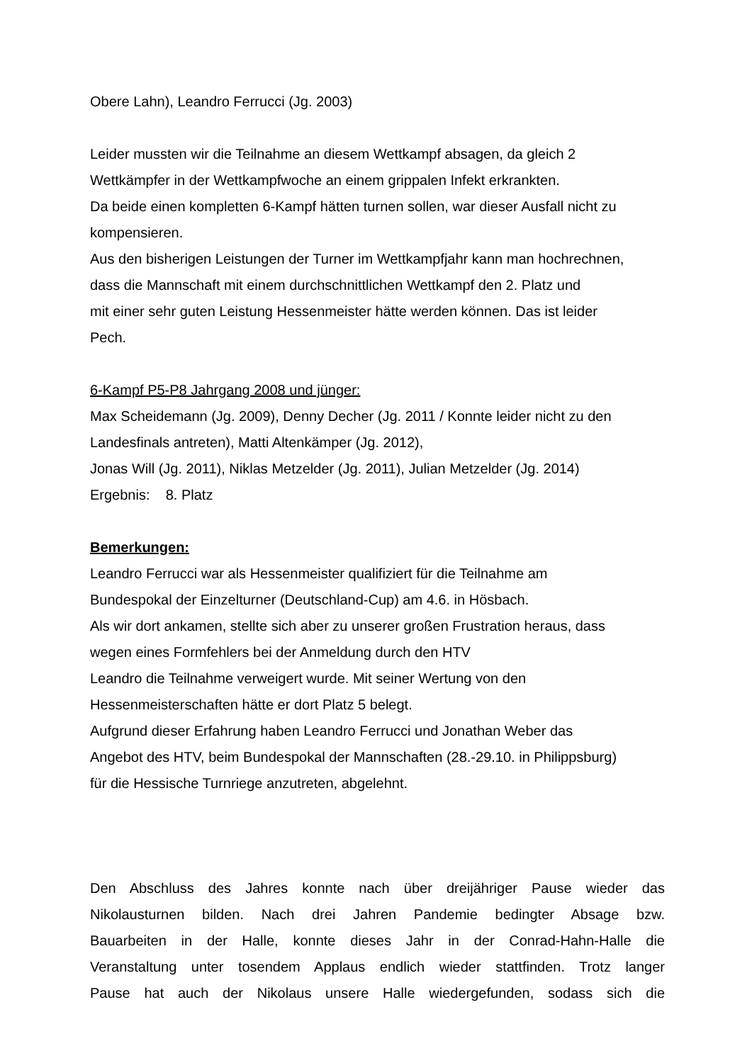Obere Lahn), Leandro Ferrucci (Jg. 2003)
Leider mussten wir die Teilnahme an diesem Wettkampf absagen, da gleich 2
Wettkämpfer in der Wettkampfwoche an einem grippalen Infekt erkrankten.
Da beide einen kompletten 6-Kampf hätten turnen sollen, war dieser Ausfall nicht zu
kompensieren.
Aus den bisherigen Leistungen der Turner im Wettkampfjahr kann man hochrechnen,
dass die Mannschaft mit einem durchschnittlichen Wettkampf den 2. Platz und
mit einer sehr guten Leistung Hessenmeister hätte werden können. Das ist leider
Pech.
6-Kampf P5-P8 Jahrgang 2008 und jünger:
Max Scheidemann (Jg. 2009), Denny Decher (Jg. 2011 / Konnte leider nicht zu den
Landesfinals antreten), Matti Altenkämper (Jg. 2012),
Jonas Will (Jg. 2011), Niklas Metzelder (Jg. 2011), Julian Metzelder (Jg. 2014)
Ergebnis: 8. Platz
Bemerkungen:
Leandro Ferrucci war als Hessenmeister qualifiziert für die Teilnahme am
Bundespokal der Einzelturner (Deutschland-Cup) am 4.6. in Hösbach.
Als wir dort ankamen, stellte sich aber zu unserer großen Frustration heraus, dass
wegen eines Formfehlers bei der Anmeldung durch den HTV
Leandro die Teilnahme verweigert wurde. Mit seiner Wertung von den
Hessenmeisterschaften hätte er dort Platz 5 belegt.
Aufgrund dieser Erfahrung haben Leandro Ferrucci und Jonathan Weber das
Angebot des HTV, beim Bundespokal der Mannschaften (28.-29.10. in Philippsburg)
für die Hessische Turnriege anzutreten, abgelehnt.
Den Abschluss des Jahres konnte nach über dreijähriger Pause wieder das
Nikolausturnen bilden. Nach drei Jahren Pandemie bedingter Absage bzw.
Bauarbeiten in der Halle, konnte dieses Jahr in der Conrad-Hahn-Halle die
Veranstaltung unter tosendem Applaus endlich wieder stattfinden. Trotz langer
Pause hat auch der Nikolaus unsere Halle wiedergefunden, sodass sich die